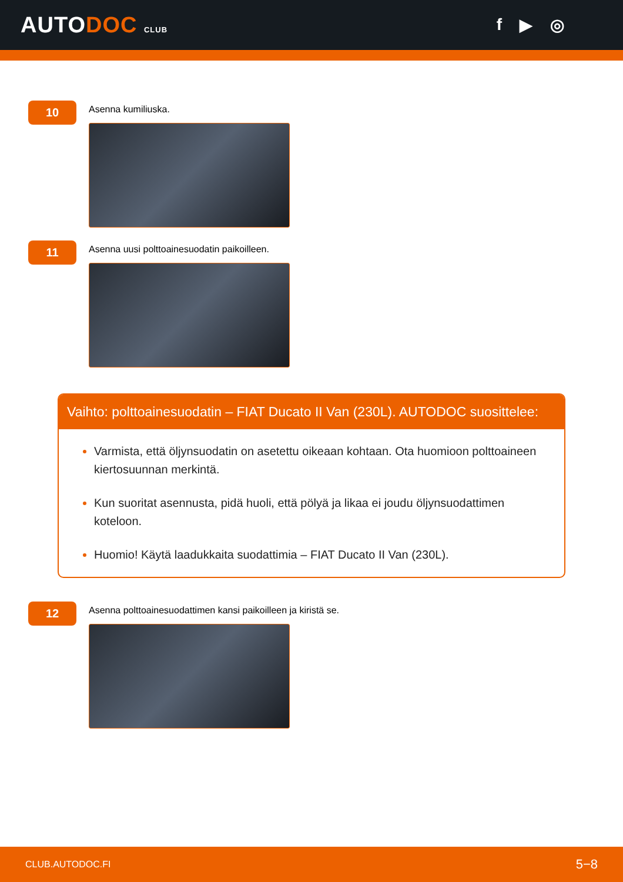AUTODOC CLUB
f ▶ ◎
10
Asenna kumiliuska.
11
Asenna uusi polttoainesuodatin paikoilleen.
Vaihto: polttoainesuodatin – FIAT Ducato II Van (230L). AUTODOC suosittelee:
Varmista, että öljynsuodatin on asetettu oikeaan kohtaan. Ota huomioon polttoaineen kiertosuunnan merkintä.
Kun suoritat asennusta, pidä huoli, että pölyä ja likaa ei joudu öljynsuodattimen koteloon.
Huomio! Käytä laadukkaita suodattimia – FIAT Ducato II Van (230L).
12
Asenna polttoainesuodattimen kansi paikoilleen ja kiristä se.
CLUB.AUTODOC.FI 5−8